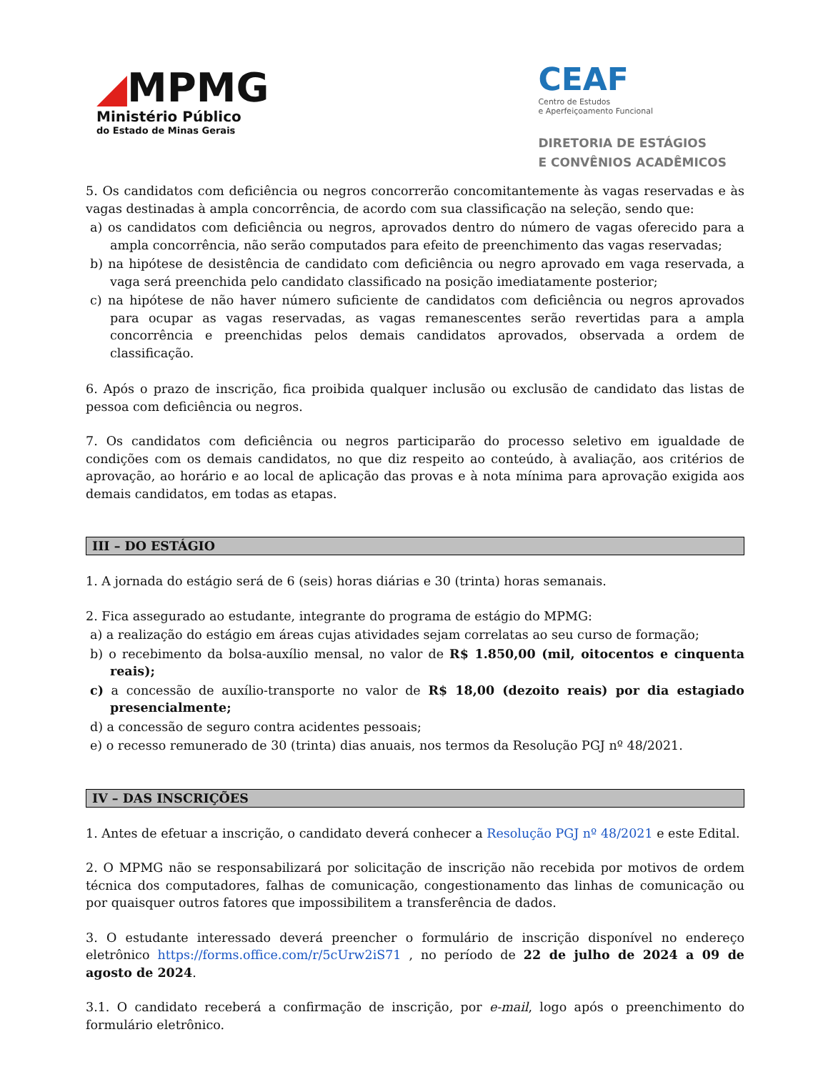◢MPMG
Ministério Público
do Estado de Minas Gerais
CEAF
Centro de Estudos
e Aperfeiçoamento Funcional
DIRETORIA DE ESTÁGIOS
E CONVÊNIOS ACADÊMICOS
5. Os candidatos com deficiência ou negros concorrerão concomitantemente às vagas reservadas e às vagas destinadas à ampla concorrência, de acordo com sua classificação na seleção, sendo que:
a) os candidatos com deficiência ou negros, aprovados dentro do número de vagas oferecido para a ampla concorrência, não serão computados para efeito de preenchimento das vagas reservadas;
b) na hipótese de desistência de candidato com deficiência ou negro aprovado em vaga reservada, a vaga será preenchida pelo candidato classificado na posição imediatamente posterior;
c) na hipótese de não haver número suficiente de candidatos com deficiência ou negros aprovados para ocupar as vagas reservadas, as vagas remanescentes serão revertidas para a ampla concorrência e preenchidas pelos demais candidatos aprovados, observada a ordem de classificação.
6. Após o prazo de inscrição, fica proibida qualquer inclusão ou exclusão de candidato das listas de pessoa com deficiência ou negros.
7. Os candidatos com deficiência ou negros participarão do processo seletivo em igualdade de condições com os demais candidatos, no que diz respeito ao conteúdo, à avaliação, aos critérios de aprovação, ao horário e ao local de aplicação das provas e à nota mínima para aprovação exigida aos demais candidatos, em todas as etapas.
III – DO ESTÁGIO
1. A jornada do estágio será de 6 (seis) horas diárias e 30 (trinta) horas semanais.
2. Fica assegurado ao estudante, integrante do programa de estágio do MPMG:
a) a realização do estágio em áreas cujas atividades sejam correlatas ao seu curso de formação;
b) o recebimento da bolsa-auxílio mensal, no valor de R$ 1.850,00 (mil, oitocentos e cinquenta reais);
c) a concessão de auxílio-transporte no valor de R$ 18,00 (dezoito reais) por dia estagiado presencialmente;
d) a concessão de seguro contra acidentes pessoais;
e) o recesso remunerado de 30 (trinta) dias anuais, nos termos da Resolução PGJ nº 48/2021.
IV – DAS INSCRIÇÕES
1. Antes de efetuar a inscrição, o candidato deverá conhecer a Resolução PGJ nº 48/2021 e este Edital.
2. O MPMG não se responsabilizará por solicitação de inscrição não recebida por motivos de ordem técnica dos computadores, falhas de comunicação, congestionamento das linhas de comunicação ou por quaisquer outros fatores que impossibilitem a transferência de dados.
3. O estudante interessado deverá preencher o formulário de inscrição disponível no endereço eletrônico https://forms.office.com/r/5cUrw2iS71 , no período de 22 de julho de 2024 a 09 de agosto de 2024.
3.1. O candidato receberá a confirmação de inscrição, por e-mail, logo após o preenchimento do formulário eletrônico.